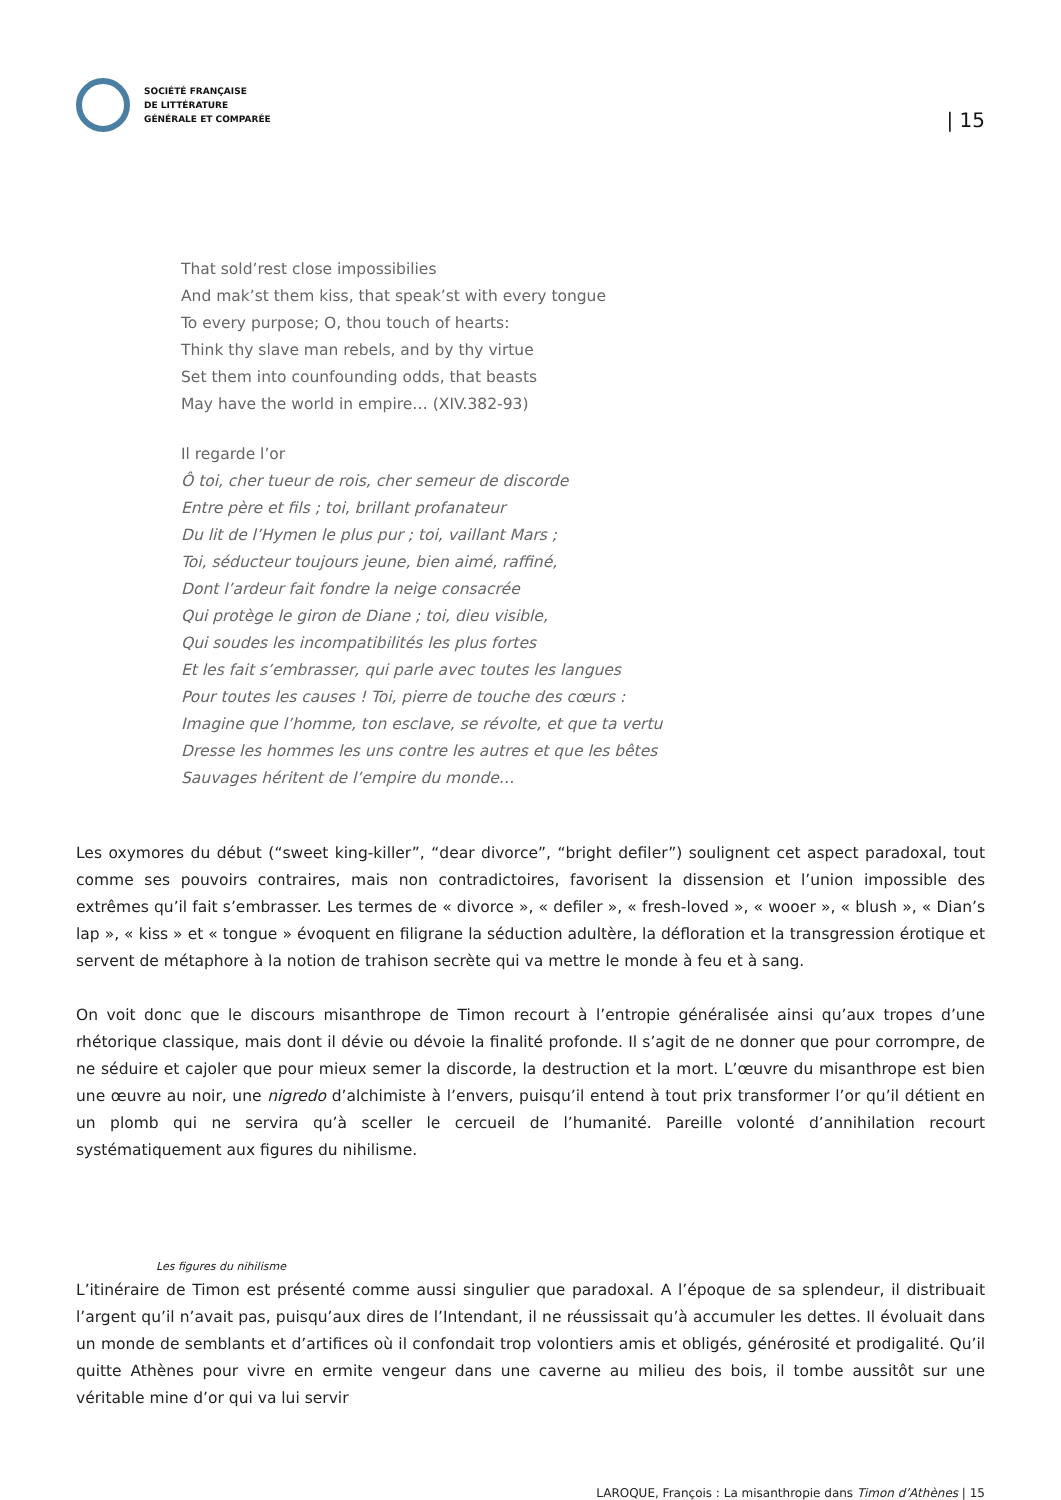SOCIÉTÉ FRANÇAISE
DE LITTÉRATURE
GÉNÉRALE ET COMPARÉE
| 15
That sold’rest close impossibilies
And mak’st them kiss, that speak’st with every tongue
To every purpose; O, thou touch of hearts:
Think thy slave man rebels, and by thy virtue
Set them into counfounding odds, that beasts
May have the world in empire… (XIV.382-93)
Il regarde l’or
Ô toi, cher tueur de rois, cher semeur de discorde
Entre père et fils ; toi, brillant profanateur
Du lit de l’Hymen le plus pur ; toi, vaillant Mars ;
Toi, séducteur toujours jeune, bien aimé, raffiné,
Dont l’ardeur fait fondre la neige consacrée
Qui protège le giron de Diane ; toi, dieu visible,
Qui soudes les incompatibilités les plus fortes
Et les fait s’embrasser, qui parle avec toutes les langues
Pour toutes les causes ! Toi, pierre de touche des cœurs :
Imagine que l’homme, ton esclave, se révolte, et que ta vertu
Dresse les hommes les uns contre les autres et que les bêtes
Sauvages héritent de l’empire du monde…
Les oxymores du début (“sweet king-killer”, “dear divorce”, “bright defiler”) soulignent cet aspect paradoxal, tout comme ses pouvoirs contraires, mais non contradictoires, favorisent la dissension et l’union impossible des extrêmes qu’il fait s’embrasser. Les termes de « divorce », « defiler », « fresh-loved », « wooer », « blush », « Dian’s lap », « kiss » et « tongue » évoquent en filigrane la séduction adultère, la défloration et la transgression érotique et servent de métaphore à la notion de trahison secrète qui va mettre le monde à feu et à sang.
On voit donc que le discours misanthrope de Timon recourt à l’entropie généralisée ainsi qu’aux tropes d’une rhétorique classique, mais dont il dévie ou dévoie la finalité profonde. Il s’agit de ne donner que pour corrompre, de ne séduire et cajoler que pour mieux semer la discorde, la destruction et la mort. L’œuvre du misanthrope est bien une œuvre au noir, une nigredo d’alchimiste à l’envers, puisqu’il entend à tout prix transformer l’or qu’il détient en un plomb qui ne servira qu’à sceller le cercueil de l’humanité. Pareille volonté d’annihilation recourt systématiquement aux figures du nihilisme.
Les figures du nihilisme
L’itinéraire de Timon est présenté comme aussi singulier que paradoxal. A l’époque de sa splendeur, il distribuait l’argent qu’il n’avait pas, puisqu’aux dires de l’Intendant, il ne réussissait qu’à accumuler les dettes. Il évoluait dans un monde de semblants et d’artifices où il confondait trop volontiers amis et obligés, générosité et prodigalité. Qu’il quitte Athènes pour vivre en ermite vengeur dans une caverne au milieu des bois, il tombe aussitôt sur une véritable mine d’or qui va lui servir
LAROQUE, François : La misanthropie dans Timon d’Athènes | 15